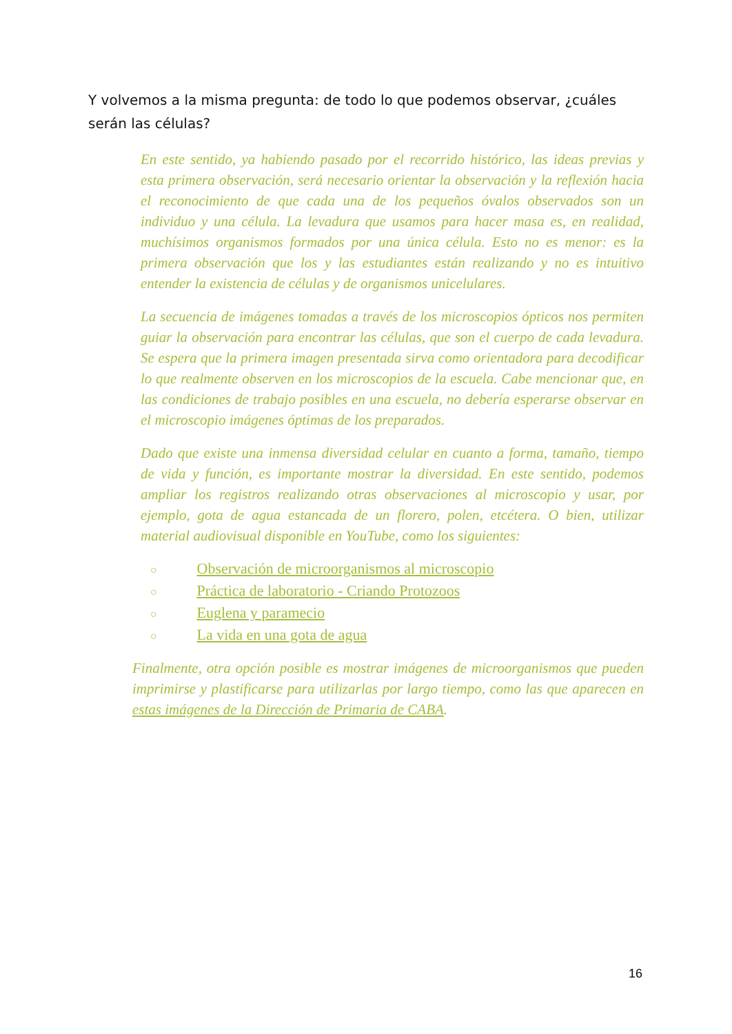Y volvemos a la misma pregunta: de todo lo que podemos observar, ¿cuáles serán las células?
En este sentido, ya habiendo pasado por el recorrido histórico, las ideas previas y esta primera observación, será necesario orientar la observación y la reflexión hacia el reconocimiento de que cada una de los pequeños óvalos observados son un individuo y una célula. La levadura que usamos para hacer masa es, en realidad, muchísimos organismos formados por una única célula. Esto no es menor: es la primera observación que los y las estudiantes están realizando y no es intuitivo entender la existencia de células y de organismos unicelulares.
La secuencia de imágenes tomadas a través de los microscopios ópticos nos permiten guiar la observación para encontrar las células, que son el cuerpo de cada levadura. Se espera que la primera imagen presentada sirva como orientadora para decodificar lo que realmente observen en los microscopios de la escuela. Cabe mencionar que, en las condiciones de trabajo posibles en una escuela, no debería esperarse observar en el microscopio imágenes óptimas de los preparados.
Dado que existe una inmensa diversidad celular en cuanto a forma, tamaño, tiempo de vida y función, es importante mostrar la diversidad. En este sentido, podemos ampliar los registros realizando otras observaciones al microscopio y usar, por ejemplo, gota de agua estancada de un florero, polen, etcétera. O bien, utilizar material audiovisual disponible en YouTube, como los siguientes:
○ Observación de microorganismos al microscopio
○ Práctica de laboratorio - Criando Protozoos
○ Euglena y paramecio
○ La vida en una gota de agua
Finalmente, otra opción posible es mostrar imágenes de microorganismos que pueden imprimirse y plastificarse para utilizarlas por largo tiempo, como las que aparecen en estas imágenes de la Dirección de Primaria de CABA.
16